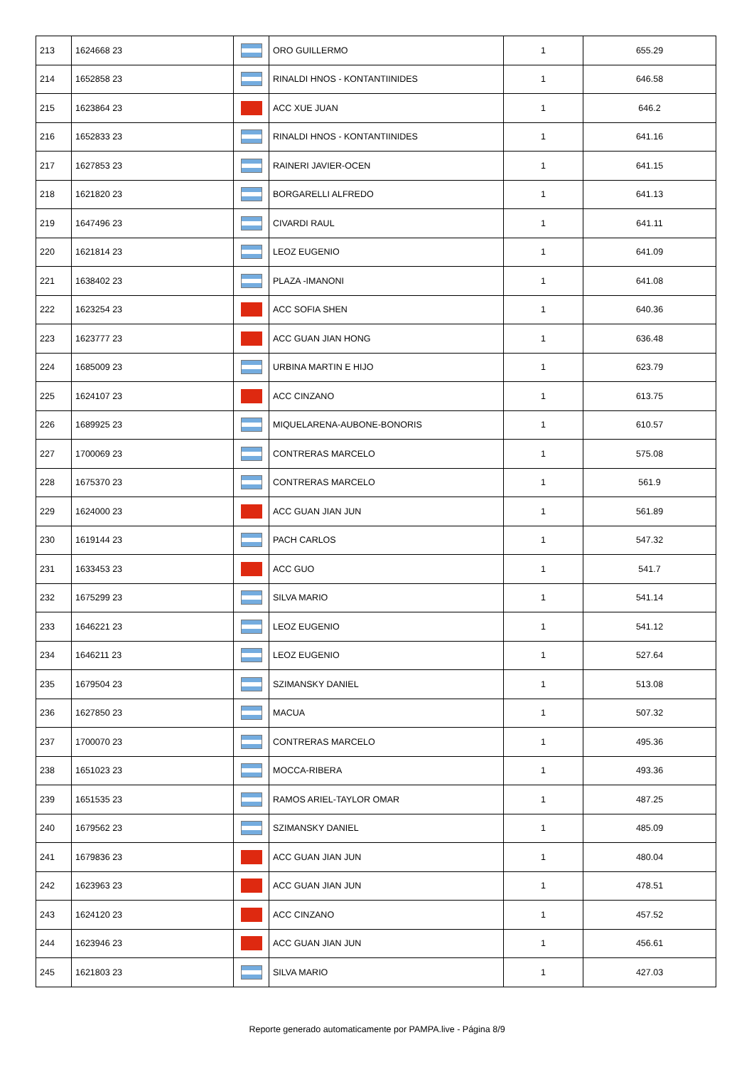| 213 | 1624668 23 | | ORO GUILLERMO | 1 | 655.29 |
| 214 | 1652858 23 | | RINALDI HNOS - KONTANTIINIDES | 1 | 646.58 |
| 215 | 1623864 23 | | ACC XUE JUAN | 1 | 646.2 |
| 216 | 1652833 23 | | RINALDI HNOS - KONTANTIINIDES | 1 | 641.16 |
| 217 | 1627853 23 | | RAINERI JAVIER-OCEN | 1 | 641.15 |
| 218 | 1621820 23 | | BORGARELLI ALFREDO | 1 | 641.13 |
| 219 | 1647496 23 | | CIVARDI RAUL | 1 | 641.11 |
| 220 | 1621814 23 | | LEOZ EUGENIO | 1 | 641.09 |
| 221 | 1638402 23 | | PLAZA -IMANONI | 1 | 641.08 |
| 222 | 1623254 23 | | ACC SOFIA SHEN | 1 | 640.36 |
| 223 | 1623777 23 | | ACC GUAN JIAN HONG | 1 | 636.48 |
| 224 | 1685009 23 | | URBINA MARTIN E HIJO | 1 | 623.79 |
| 225 | 1624107 23 | | ACC CINZANO | 1 | 613.75 |
| 226 | 1689925 23 | | MIQUELARENA-AUBONE-BONORIS | 1 | 610.57 |
| 227 | 1700069 23 | | CONTRERAS MARCELO | 1 | 575.08 |
| 228 | 1675370 23 | | CONTRERAS MARCELO | 1 | 561.9 |
| 229 | 1624000 23 | | ACC GUAN JIAN JUN | 1 | 561.89 |
| 230 | 1619144 23 | | PACH CARLOS | 1 | 547.32 |
| 231 | 1633453 23 | | ACC GUO | 1 | 541.7 |
| 232 | 1675299 23 | | SILVA MARIO | 1 | 541.14 |
| 233 | 1646221 23 | | LEOZ EUGENIO | 1 | 541.12 |
| 234 | 1646211 23 | | LEOZ EUGENIO | 1 | 527.64 |
| 235 | 1679504 23 | | SZIMANSKY DANIEL | 1 | 513.08 |
| 236 | 1627850 23 | | MACUA | 1 | 507.32 |
| 237 | 1700070 23 | | CONTRERAS MARCELO | 1 | 495.36 |
| 238 | 1651023 23 | | MOCCA-RIBERA | 1 | 493.36 |
| 239 | 1651535 23 | | RAMOS ARIEL-TAYLOR OMAR | 1 | 487.25 |
| 240 | 1679562 23 | | SZIMANSKY DANIEL | 1 | 485.09 |
| 241 | 1679836 23 | | ACC GUAN JIAN JUN | 1 | 480.04 |
| 242 | 1623963 23 | | ACC GUAN JIAN JUN | 1 | 478.51 |
| 243 | 1624120 23 | | ACC CINZANO | 1 | 457.52 |
| 244 | 1623946 23 | | ACC GUAN JIAN JUN | 1 | 456.61 |
| 245 | 1621803 23 | | SILVA MARIO | 1 | 427.03 |
Reporte generado automaticamente por PAMPA.live - Página 8/9